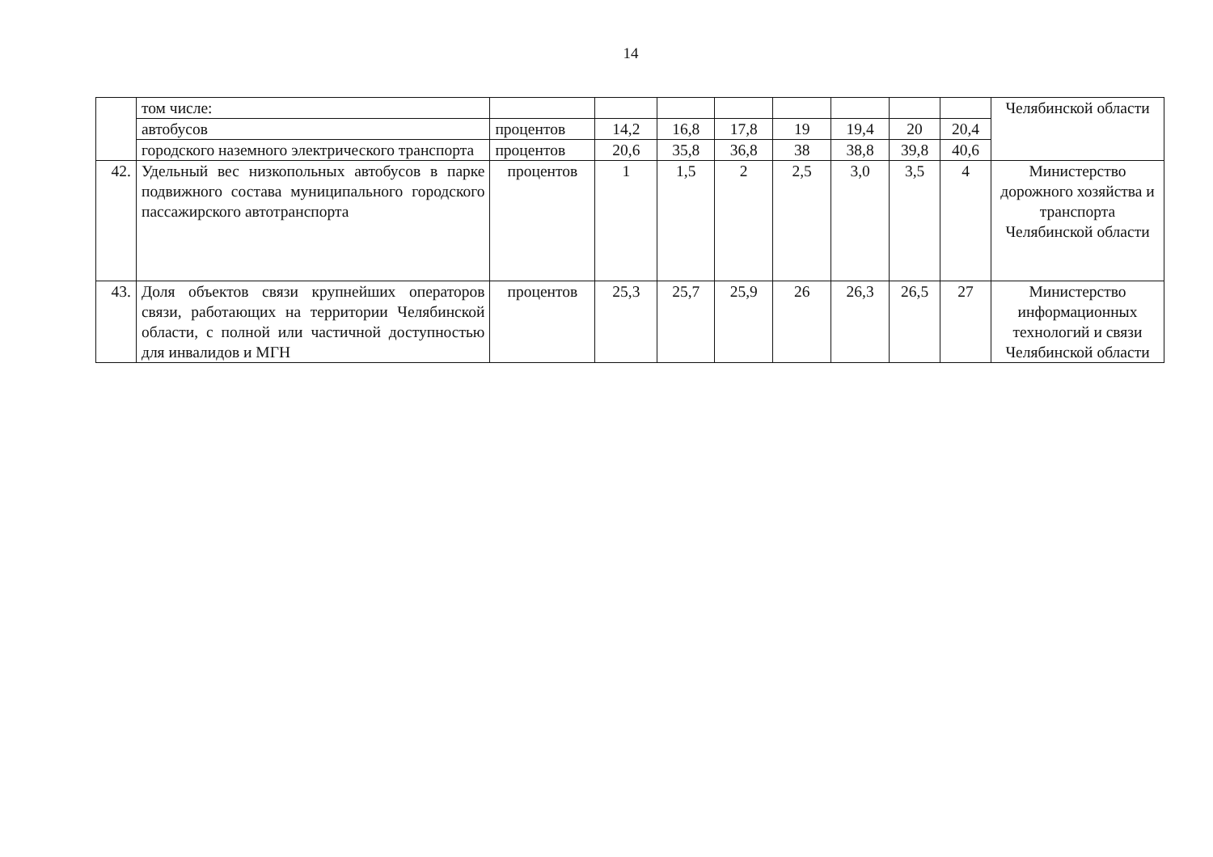14
| | том числе: | | | | | | | | | Челябинской области |
| | автобусов | процентов | 14,2 | 16,8 | 17,8 | 19 | 19,4 | 20 | 20,4 | |
| | городского наземного электрического транспорта | процентов | 20,6 | 35,8 | 36,8 | 38 | 38,8 | 39,8 | 40,6 | |
| 42. | Удельный вес низкопольных автобусов в парке подвижного состава муниципального городского пассажирского автотранспорта | процентов | 1 | 1,5 | 2 | 2,5 | 3,0 | 3,5 | 4 | Министерство дорожного хозяйства и транспорта Челябинской области |
| 43. | Доля объектов связи крупнейших операторов связи, работающих на территории Челябинской области, с полной или частичной доступностью для инвалидов и МГН | процентов | 25,3 | 25,7 | 25,9 | 26 | 26,3 | 26,5 | 27 | Министерство информационных технологий и связи Челябинской области |